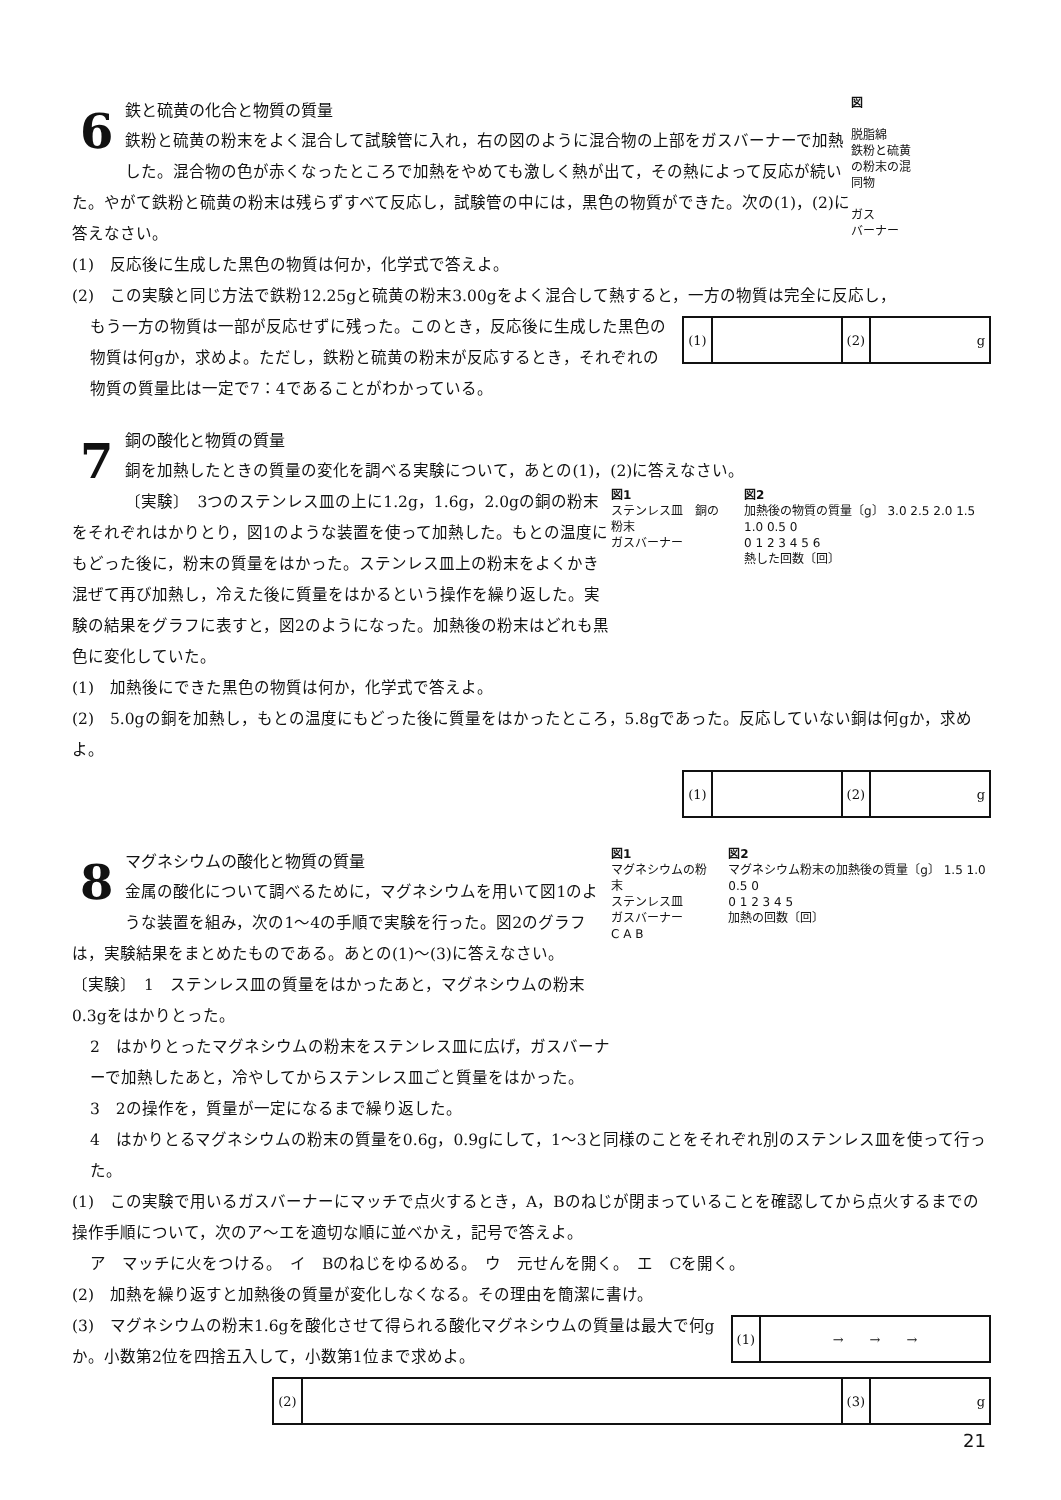図
脱脂綿
鉄粉と硫黄
の粉末の混
同物
ガス
バーナー
6
鉄と硫黄の化合と物質の質量
鉄粉と硫黄の粉末をよく混合して試験管に入れ，右の図のように混合物の上部をガスバーナーで加熱した。混合物の色が赤くなったところで加熱をやめても激しく熱が出て，その熱によって反応が続いた。やがて鉄粉と硫黄の粉末は残らずすべて反応し，試験管の中には，黒色の物質ができた。次の(1)，(2)に答えなさい。
(1)　反応後に生成した黒色の物質は何か，化学式で答えよ。
(2)　この実験と同じ方法で鉄粉12.25gと硫黄の粉末3.00gをよく混合して熱すると，一方の物質は完全に反応し，
| (1) | | (2) | g |
もう一方の物質は一部が反応せずに残った。このとき，反応後に生成した黒色の物質は何gか，求めよ。ただし，鉄粉と硫黄の粉末が反応するとき，それぞれの物質の質量比は一定で7：4であることがわかっている。
7
銅の酸化と物質の質量
銅を加熱したときの質量の変化を調べる実験について，あとの(1)，(2)に答えなさい。
図1
ステンレス皿　銅の粉末
ガスバーナー
図2
加熱後の物質の質量〔g〕 3.0 2.5 2.0 1.5 1.0 0.5 0
0 1 2 3 4 5 6
熱した回数〔回〕
〔実験〕　3つのステンレス皿の上に1.2g，1.6g，2.0gの銅の粉末をそれぞれはかりとり，図1のような装置を使って加熱した。もとの温度にもどった後に，粉末の質量をはかった。ステンレス皿上の粉末をよくかき混ぜて再び加熱し，冷えた後に質量をはかるという操作を繰り返した。実験の結果をグラフに表すと，図2のようになった。加熱後の粉末はどれも黒色に変化していた。
(1)　加熱後にできた黒色の物質は何か，化学式で答えよ。
(2)　5.0gの銅を加熱し，もとの温度にもどった後に質量をはかったところ，5.8gであった。反応していない銅は何gか，求めよ。
| (1) | | (2) | g |
図1
マグネシウムの粉末
ステンレス皿
ガスバーナー
C A B
図2
マグネシウム粉末の加熱後の質量〔g〕 1.5 1.0 0.5 0
0 1 2 3 4 5
加熱の回数〔回〕
8
マグネシウムの酸化と物質の質量
金属の酸化について調べるために，マグネシウムを用いて図1のような装置を組み，次の1～4の手順で実験を行った。図2のグラフは，実験結果をまとめたものである。あとの(1)～(3)に答えなさい。
〔実験〕　1　ステンレス皿の質量をはかったあと，マグネシウムの粉末0.3gをはかりとった。
2　はかりとったマグネシウムの粉末をステンレス皿に広げ，ガスバーナーで加熱したあと，冷やしてからステンレス皿ごと質量をはかった。
3　2の操作を，質量が一定になるまで繰り返した。
4　はかりとるマグネシウムの粉末の質量を0.6g，0.9gにして，1～3と同様のことをそれぞれ別のステンレス皿を使って行った。
(1)　この実験で用いるガスバーナーにマッチで点火するとき，A，Bのねじが閉まっていることを確認してから点火するまでの操作手順について，次のア～エを適切な順に並べかえ，記号で答えよ。
ア　マッチに火をつける。　イ　Bのねじをゆるめる。　ウ　元せんを開く。　エ　Cを開く。
(2)　加熱を繰り返すと加熱後の質量が変化しなくなる。その理由を簡潔に書け。
| (1) | → → → |
(3)　マグネシウムの粉末1.6gを酸化させて得られる酸化マグネシウムの質量は最大で何gか。小数第2位を四捨五入して，小数第1位まで求めよ。
| (2) | | (3) | g |
21